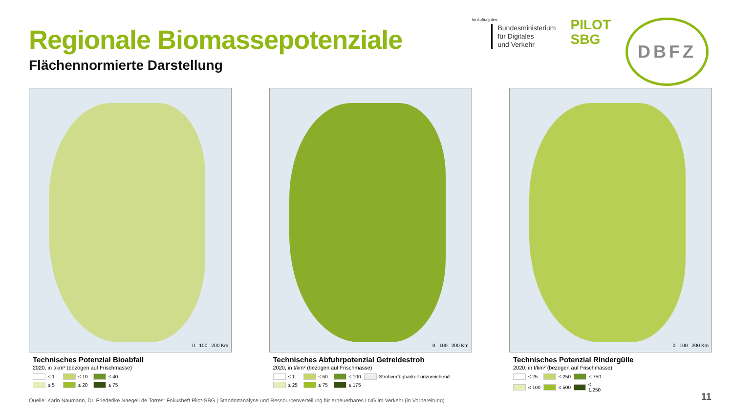Regionale Biomassepotenziale
Flächennormierte Darstellung
Im Auftrag des:
Bundesministerium
für Digitales
und Verkehr
PILOT
SBG
DBFZ
0 100 200 Km
Technisches Potenzial Bioabfall
2020, in t/km² (bezogen auf Frischmasse)
≤ 1 ≤ 10 ≤ 40 ≤ 5 ≤ 20 ≤ 75
0 100 200 Km
Technisches Abfuhrpotenzial Getreidestroh
2020, in t/km² (bezogen auf Frischmasse)
≤ 1 ≤ 50 ≤ 100 Strohverfügbarkeit unzureichend ≤ 25 ≤ 75 ≤ 175
0 100 200 Km
Technisches Potenzial Rindergülle
2020, in t/km² (bezogen auf Frischmasse)
≤ 25 ≤ 250 ≤ 750 ≤ 100 ≤ 500 ≤ 1.250
Quelle: Karin Naumann, Dr. Friederike Naegeli de Torres: Fokusheft Pilot-SBG | Standortanalyse und Ressourcenverteilung für erneuerbares LNG im Verkehr (in Vorbereitung)
11